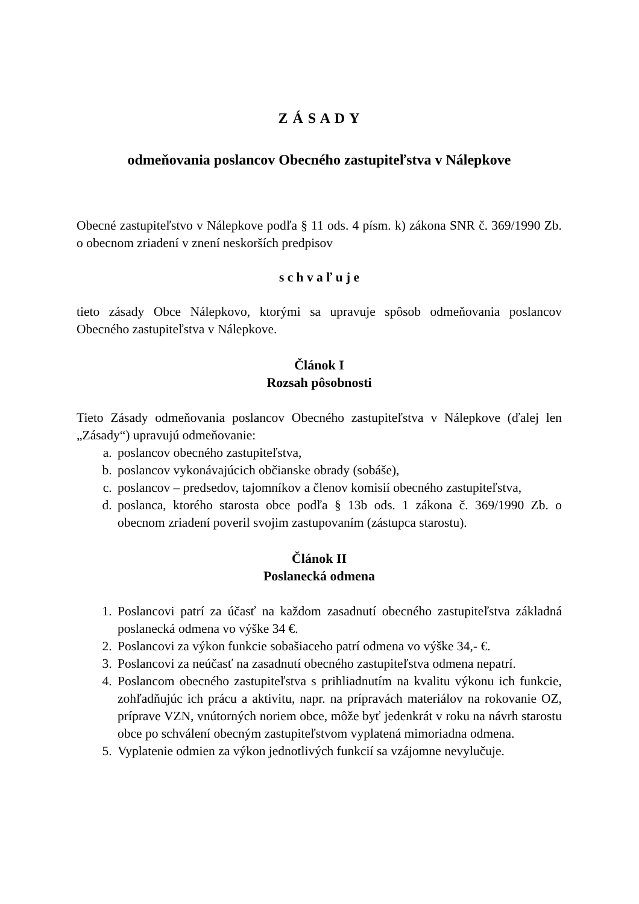Z Á S A D Y
odmeňovania poslancov Obecného zastupiteľstva v Nálepkove
Obecné zastupiteľstvo v Nálepkove podľa § 11 ods. 4 písm. k) zákona SNR č. 369/1990 Zb. o obecnom zriadení v znení neskorších predpisov
s c h v a ľ u j e
tieto zásady Obce Nálepkovo, ktorými sa upravuje spôsob odmeňovania poslancov Obecného zastupiteľstva v Nálepkove.
Článok I
Rozsah pôsobnosti
Tieto Zásady odmeňovania poslancov Obecného zastupiteľstva v Nálepkove (ďalej len „Zásady“) upravujú odmeňovanie:
a. poslancov obecného zastupiteľstva,
b. poslancov vykonávajúcich občianske obrady (sobáše),
c. poslancov – predsedov, tajomníkov a členov komisií obecného zastupiteľstva,
d. poslanca, ktorého starosta obce podľa § 13b ods. 1 zákona č. 369/1990 Zb. o obecnom zriadení poveril svojim zastupovaním (zástupca starostu).
Článok II
Poslanecká odmena
1. Poslancovi patrí za účasť na každom zasadnutí obecného zastupiteľstva základná poslanecká odmena vo výške 34 €.
2. Poslancovi za výkon funkcie sobašiaceho patrí odmena vo výške 34,- €.
3. Poslancovi za neúčasť na zasadnutí obecného zastupiteľstva odmena nepatrí.
4. Poslancom obecného zastupiteľstva s prihliadnutím na kvalitu výkonu ich funkcie, zohľadňujúc ich prácu a aktivitu, napr. na prípravách materiálov na rokovanie OZ, príprave VZN, vnútorných noriem obce, môže byť jedenkrát v roku na návrh starostu obce po schválení obecným zastupiteľstvom vyplatená mimoriadna odmena.
5. Vyplatenie odmien za výkon jednotlivých funkcií sa vzájomne nevylučuje.